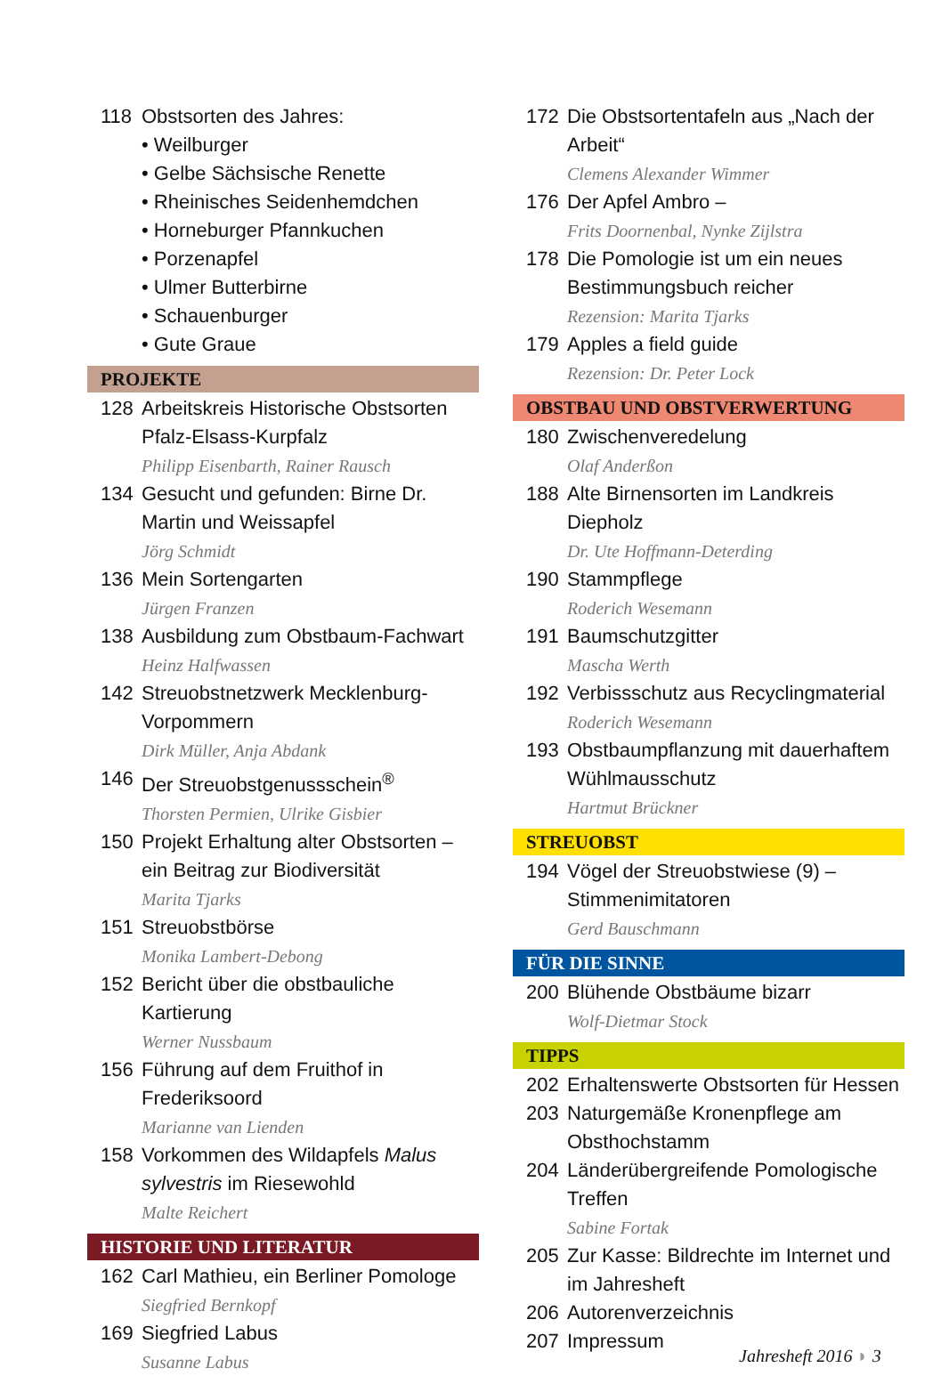118 Obstsorten des Jahres:
• Weilburger
• Gelbe Sächsische Renette
• Rheinisches Seidenhemdchen
• Horneburger Pfannkuchen
• Porzenapfel
• Ulmer Butterbirne
• Schauenburger
• Gute Graue
PROJEKTE
128 Arbeitskreis Historische Obstsorten Pfalz-Elsass-Kurpfalz
Philipp Eisenbarth, Rainer Rausch
134 Gesucht und gefunden: Birne Dr. Martin und Weissapfel
Jörg Schmidt
136 Mein Sortengarten
Jürgen Franzen
138 Ausbildung zum Obstbaum-Fachwart
Heinz Halfwassen
142 Streuobstnetzwerk Mecklenburg-Vorpommern
Dirk Müller, Anja Abdank
146 Der Streuobstgenussschein<sup>®</sup>
Thorsten Permien, Ulrike Gisbier
150 Projekt Erhaltung alter Obstsorten – ein Beitrag zur Biodiversität
Marita Tjarks
151 Streuobstbörse
Monika Lambert-Debong
152 Bericht über die obstbauliche Kartierung
Werner Nussbaum
156 Führung auf dem Fruithof in Frederiksoord
Marianne van Lienden
158 Vorkommen des Wildapfels Malus sylvestris im Riesewohld
Malte Reichert
HISTORIE UND LITERATUR
162 Carl Mathieu, ein Berliner Pomologe
Siegfried Bernkopf
169 Siegfried Labus
Susanne Labus
172 Die Obstsortentafeln aus „Nach der Arbeit“
Clemens Alexander Wimmer
176 Der Apfel Ambro –
Frits Doornenbal, Nynke Zijlstra
178 Die Pomologie ist um ein neues Bestimmungsbuch reicher
Rezension: Marita Tjarks
179 Apples a field guide
Rezension: Dr. Peter Lock
OBSTBAU UND OBSTVERWERTUNG
180 Zwischenveredelung
Olaf Anderßon
188 Alte Birnensorten im Landkreis Diepholz
Dr. Ute Hoffmann-Deterding
190 Stammpflege
Roderich Wesemann
191 Baumschutzgitter
Mascha Werth
192 Verbissschutz aus Recyclingmaterial
Roderich Wesemann
193 Obstbaumpflanzung mit dauerhaftem Wühlmausschutz
Hartmut Brückner
STREUOBST
194 Vögel der Streuobstwiese (9) – Stimmenimitatoren
Gerd Bauschmann
FÜR DIE SINNE
200 Blühende Obstbäume bizarr
Wolf-Dietmar Stock
TIPPS
202 Erhaltenswerte Obstsorten für Hessen
203 Naturgemäße Kronenpflege am Obsthochstamm
204 Länderübergreifende Pomologische Treffen
Sabine Fortak
205 Zur Kasse: Bildrechte im Internet und im Jahresheft
206 Autorenverzeichnis
207 Impressum
Jahresheft 2016 ◗ 3